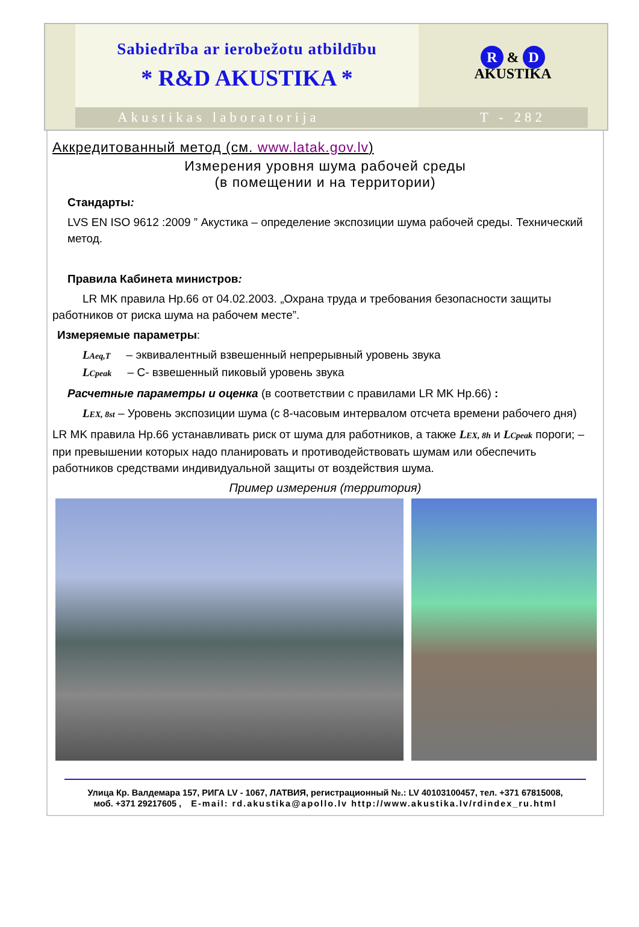Sabiedrība ar ierobežotu atbildību
* R&D AKUSTIKA *
R & D
AKUSTIKA
Akustikas laboratorija T - 282
Аккредитованный метод (см. www.latak.gov.lv)
Измерения уровня шума рабочей среды
(в помещении и на территории)
Стандарты:
LVS EN ISO 9612 :2009 ” Акустика – определение экспозиции шума рабочей среды. Технический метод.
Правила Кабинета министров:
LR MK правила Нр.66 от 04.02.2003. „Охрана труда и требования безопасности защиты работников от риска шума на рабочем месте”.
Измеряемые параметры:
LAeq,T – эквивалентный взвешенный непрерывный уровень звука
LCpeak – C- взвешенный пиковый уровень звука
Расчетные параметры и оценка (в соответствии с правилами LR MK Нр.66) :
LEX, 8st – Уровень экспозиции шума (с 8-часовым интервалом отсчета времени рабочего дня)
LR MK правила Нр.66 устанавливать риск от шума для работников, а также LEX, 8h и LCpeak пороги; – при превышении которых надо планировать и противодействовать шумам или обеспечить работников средствами индивидуальной защиты от воздействия шума.
Пример измерения (территория)
Улица Кр. Валдемара 157, РИГА LV - 1067, ЛАТВИЯ, регистрационный №.: LV 40103100457, тел. +371 67815008,
моб. +371 29217605 , E-mail: rd.akustika@apollo.lv http://www.akustika.lv/rdindex_ru.html